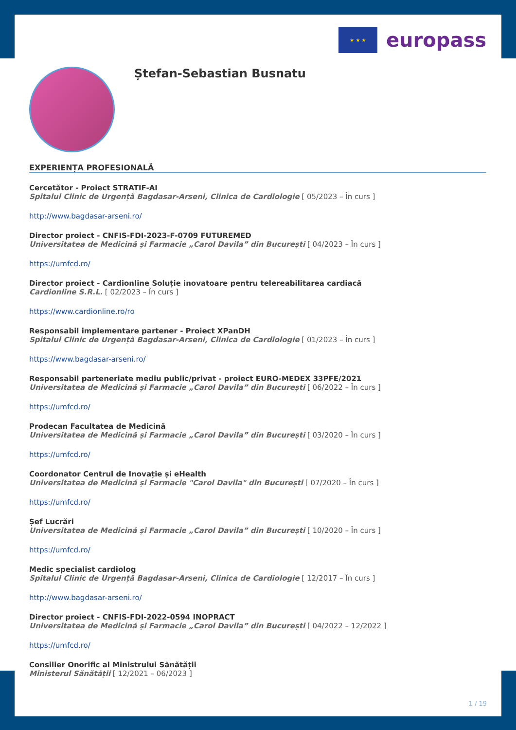★ ★ ★
europass
Ștefan-Sebastian Busnatu
EXPERIENȚA PROFESIONALĂ
Cercetător - Proiect STRATIF-AI
Spitalul Clinic de Urgență Bagdasar-Arseni, Clinica de Cardiologie [ 05/2023 – În curs ]
http://www.bagdasar-arseni.ro/
Director proiect - CNFIS-FDI-2023-F-0709 FUTUREMED
Universitatea de Medicină și Farmacie „Carol Davila” din București [ 04/2023 – În curs ]
https://umfcd.ro/
Director proiect - Cardionline Soluție inovatoare pentru telereabilitarea cardiacă
Cardionline S.R.L. [ 02/2023 – În curs ]
https://www.cardionline.ro/ro
Responsabil implementare partener - Proiect XPanDH
Spitalul Clinic de Urgență Bagdasar-Arseni, Clinica de Cardiologie [ 01/2023 – În curs ]
https://www.bagdasar-arseni.ro/
Responsabil parteneriate mediu public/privat - proiect EURO-MEDEX 33PFE/2021
Universitatea de Medicină și Farmacie „Carol Davila” din București [ 06/2022 – În curs ]
https://umfcd.ro/
Prodecan Facultatea de Medicină
Universitatea de Medicină și Farmacie „Carol Davila” din București [ 03/2020 – În curs ]
https://umfcd.ro/
Coordonator Centrul de Inovație și eHealth
Universitatea de Medicină și Farmacie "Carol Davila" din București [ 07/2020 – În curs ]
https://umfcd.ro/
Șef Lucrări
Universitatea de Medicină și Farmacie „Carol Davila” din București [ 10/2020 – În curs ]
https://umfcd.ro/
Medic specialist cardiolog
Spitalul Clinic de Urgență Bagdasar-Arseni, Clinica de Cardiologie [ 12/2017 – În curs ]
http://www.bagdasar-arseni.ro/
Director proiect - CNFIS-FDI-2022-0594 INOPRACT
Universitatea de Medicină și Farmacie „Carol Davila” din București [ 04/2022 – 12/2022 ]
https://umfcd.ro/
Consilier Onorific al Ministrului Sănătății
Ministerul Sănătății [ 12/2021 – 06/2023 ]
1 / 19